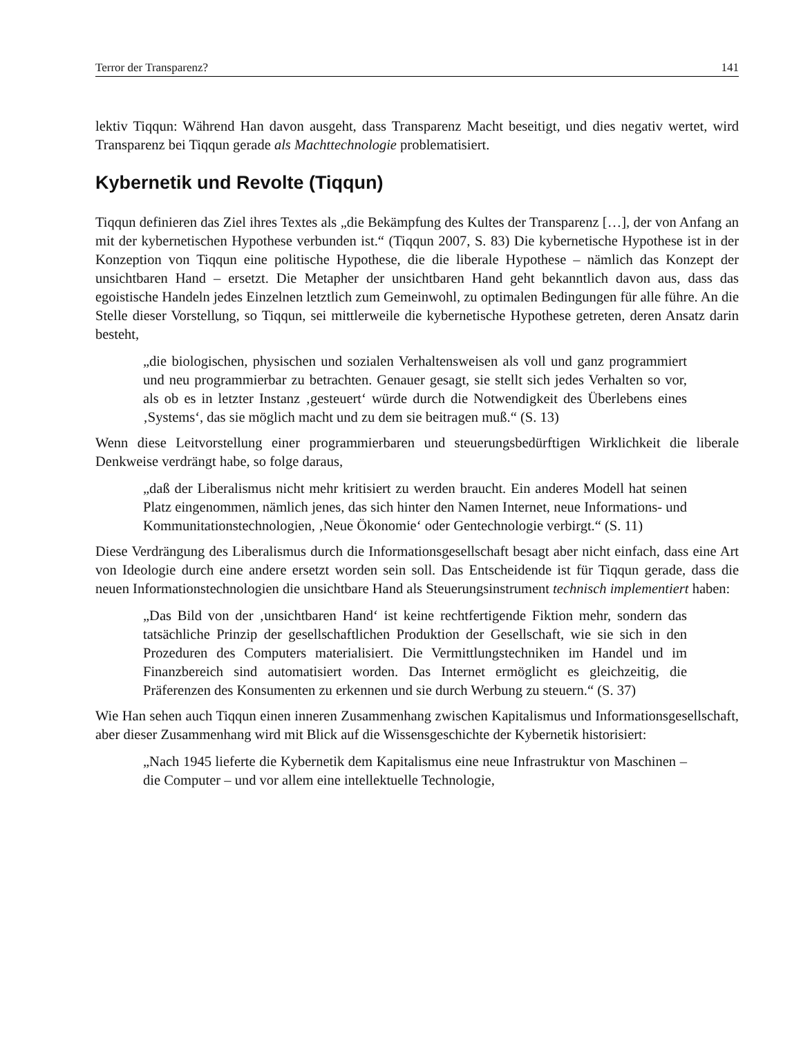Terror der Transparenz? 141
lektiv Tiqqun: Während Han davon ausgeht, dass Transparenz Macht beseitigt, und dies negativ wertet, wird Transparenz bei Tiqqun gerade als Machttechnologie problematisiert.
Kybernetik und Revolte (Tiqqun)
Tiqqun definieren das Ziel ihres Textes als „die Bekämpfung des Kultes der Transparenz […], der von Anfang an mit der kybernetischen Hypothese verbunden ist.“ (Tiqqun 2007, S. 83) Die kybernetische Hypothese ist in der Konzeption von Tiqqun eine politische Hypothese, die die liberale Hypothese – nämlich das Konzept der unsichtbaren Hand – ersetzt. Die Metapher der unsichtbaren Hand geht bekanntlich davon aus, dass das egoistische Handeln jedes Einzelnen letztlich zum Gemeinwohl, zu optimalen Bedingungen für alle führe. An die Stelle dieser Vorstellung, so Tiqqun, sei mittlerweile die kybernetische Hypothese getreten, deren Ansatz darin besteht,
„die biologischen, physischen und sozialen Verhaltensweisen als voll und ganz programmiert und neu programmierbar zu betrachten. Genauer gesagt, sie stellt sich jedes Verhalten so vor, als ob es in letzter Instanz ‚gesteuert‘ würde durch die Notwendigkeit des Überlebens eines ‚Systems‘, das sie möglich macht und zu dem sie beitragen muß.“ (S. 13)
Wenn diese Leitvorstellung einer programmierbaren und steuerungsbedürftigen Wirklichkeit die liberale Denkweise verdrängt habe, so folge daraus,
„daß der Liberalismus nicht mehr kritisiert zu werden braucht. Ein anderes Modell hat seinen Platz eingenommen, nämlich jenes, das sich hinter den Namen Internet, neue Informations- und Kommunitationstechnologien, ‚Neue Ökonomie‘ oder Gentechnologie verbirgt.“ (S. 11)
Diese Verdrängung des Liberalismus durch die Informationsgesellschaft besagt aber nicht einfach, dass eine Art von Ideologie durch eine andere ersetzt worden sein soll. Das Entscheidende ist für Tiqqun gerade, dass die neuen Informationstechnologien die unsichtbare Hand als Steuerungsinstrument technisch implementiert haben:
„Das Bild von der ‚unsichtbaren Hand‘ ist keine rechtfertigende Fiktion mehr, sondern das tatsächliche Prinzip der gesellschaftlichen Produktion der Gesellschaft, wie sie sich in den Prozeduren des Computers materialisiert. Die Vermittlungstechniken im Handel und im Finanzbereich sind automatisiert worden. Das Internet ermöglicht es gleichzeitig, die Präferenzen des Konsumenten zu erkennen und sie durch Werbung zu steuern.“ (S. 37)
Wie Han sehen auch Tiqqun einen inneren Zusammenhang zwischen Kapitalismus und Informationsgesellschaft, aber dieser Zusammenhang wird mit Blick auf die Wissensgeschichte der Kybernetik historisiert:
„Nach 1945 lieferte die Kybernetik dem Kapitalismus eine neue Infrastruktur von Maschinen – die Computer – und vor allem eine intellektuelle Technologie,